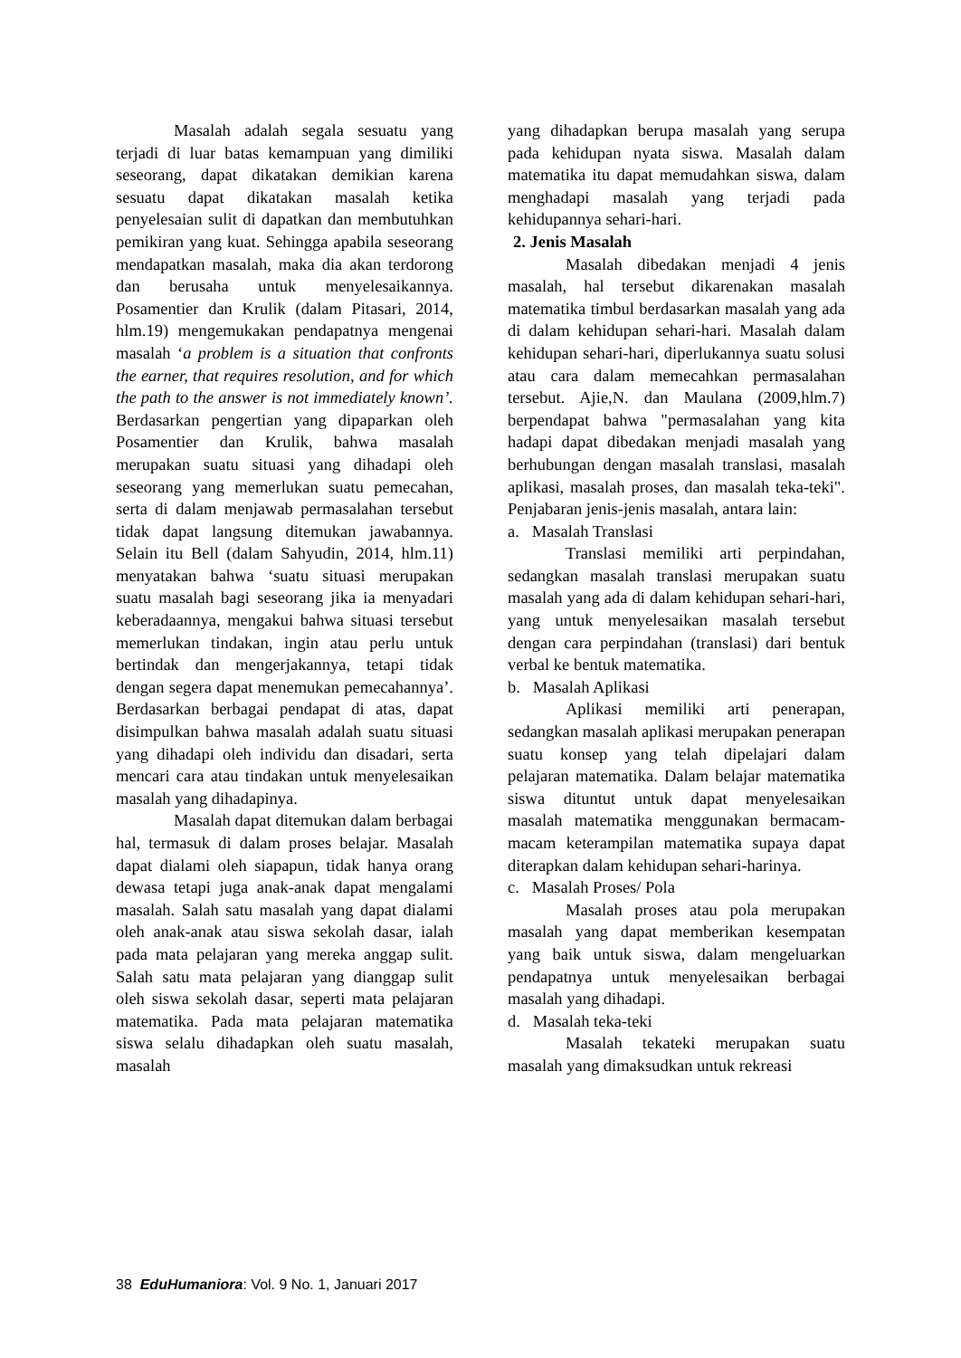Masalah adalah segala sesuatu yang terjadi di luar batas kemampuan yang dimiliki seseorang, dapat dikatakan demikian karena sesuatu dapat dikatakan masalah ketika penyelesaian sulit di dapatkan dan membutuhkan pemikiran yang kuat. Sehingga apabila seseorang mendapatkan masalah, maka dia akan terdorong dan berusaha untuk menyelesaikannya. Posamentier dan Krulik (dalam Pitasari, 2014, hlm.19) mengemukakan pendapatnya mengenai masalah ‘a problem is a situation that confronts the earner, that requires resolution, and for which the path to the answer is not immediately known’. Berdasarkan pengertian yang dipaparkan oleh Posamentier dan Krulik, bahwa masalah merupakan suatu situasi yang dihadapi oleh seseorang yang memerlukan suatu pemecahan, serta di dalam menjawab permasalahan tersebut tidak dapat langsung ditemukan jawabannya. Selain itu Bell (dalam Sahyudin, 2014, hlm.11) menyatakan bahwa ‘suatu situasi merupakan suatu masalah bagi seseorang jika ia menyadari keberadaannya, mengakui bahwa situasi tersebut memerlukan tindakan, ingin atau perlu untuk bertindak dan mengerjakannya, tetapi tidak dengan segera dapat menemukan pemecahannya’. Berdasarkan berbagai pendapat di atas, dapat disimpulkan bahwa masalah adalah suatu situasi yang dihadapi oleh individu dan disadari, serta mencari cara atau tindakan untuk menyelesaikan masalah yang dihadapinya.
Masalah dapat ditemukan dalam berbagai hal, termasuk di dalam proses belajar. Masalah dapat dialami oleh siapapun, tidak hanya orang dewasa tetapi juga anak-anak dapat mengalami masalah. Salah satu masalah yang dapat dialami oleh anak-anak atau siswa sekolah dasar, ialah pada mata pelajaran yang mereka anggap sulit. Salah satu mata pelajaran yang dianggap sulit oleh siswa sekolah dasar, seperti mata pelajaran matematika. Pada mata pelajaran matematika siswa selalu dihadapkan oleh suatu masalah, masalah
yang dihadapkan berupa masalah yang serupa pada kehidupan nyata siswa. Masalah dalam matematika itu dapat memudahkan siswa, dalam menghadapi masalah yang terjadi pada kehidupannya sehari-hari.
2. Jenis Masalah
Masalah dibedakan menjadi 4 jenis masalah, hal tersebut dikarenakan masalah matematika timbul berdasarkan masalah yang ada di dalam kehidupan sehari-hari. Masalah dalam kehidupan sehari-hari, diperlukannya suatu solusi atau cara dalam memecahkan permasalahan tersebut. Ajie,N. dan Maulana (2009,hlm.7) berpendapat bahwa "permasalahan yang kita hadapi dapat dibedakan menjadi masalah yang berhubungan dengan masalah translasi, masalah aplikasi, masalah proses, dan masalah teka-teki". Penjabaran jenis-jenis masalah, antara lain:
a. Masalah Translasi
Translasi memiliki arti perpindahan, sedangkan masalah translasi merupakan suatu masalah yang ada di dalam kehidupan sehari-hari, yang untuk menyelesaikan masalah tersebut dengan cara perpindahan (translasi) dari bentuk verbal ke bentuk matematika.
b. Masalah Aplikasi
Aplikasi memiliki arti penerapan, sedangkan masalah aplikasi merupakan penerapan suatu konsep yang telah dipelajari dalam pelajaran matematika. Dalam belajar matematika siswa dituntut untuk dapat menyelesaikan masalah matematika menggunakan bermacam-macam keterampilan matematika supaya dapat diterapkan dalam kehidupan sehari-harinya.
c. Masalah Proses/ Pola
Masalah proses atau pola merupakan masalah yang dapat memberikan kesempatan yang baik untuk siswa, dalam mengeluarkan pendapatnya untuk menyelesaikan berbagai masalah yang dihadapi.
d. Masalah teka-teki
Masalah tekateki merupakan suatu masalah yang dimaksudkan untuk rekreasi
38 EduHumaniora: Vol. 9 No. 1, Januari 2017